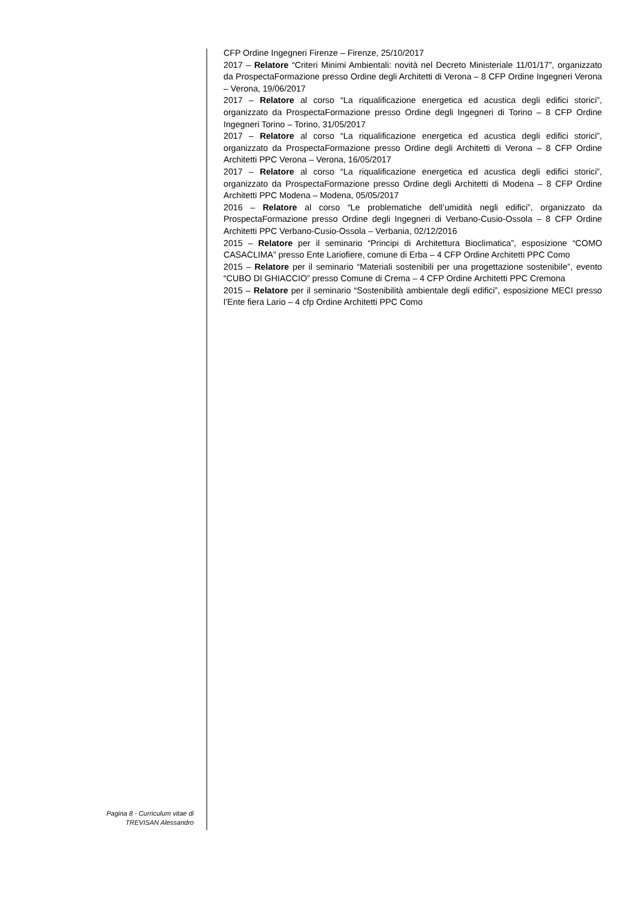CFP Ordine Ingegneri Firenze – Firenze, 25/10/2017
2017 – Relatore “Criteri Minimi Ambientali: novità nel Decreto Ministeriale 11/01/17”, organizzato da ProspectaFormazione presso Ordine degli Architetti di Verona – 8 CFP Ordine Ingegneri Verona – Verona, 19/06/2017
2017 – Relatore al corso “La riqualificazione energetica ed acustica degli edifici storici”, organizzato da ProspectaFormazione presso Ordine degli Ingegneri di Torino – 8 CFP Ordine Ingegneri Torino – Torino, 31/05/2017
2017 – Relatore al corso “La riqualificazione energetica ed acustica degli edifici storici”, organizzato da ProspectaFormazione presso Ordine degli Architetti di Verona – 8 CFP Ordine Architetti PPC Verona – Verona, 16/05/2017
2017 – Relatore al corso “La riqualificazione energetica ed acustica degli edifici storici”, organizzato da ProspectaFormazione presso Ordine degli Architetti di Modena – 8 CFP Ordine Architetti PPC Modena – Modena, 05/05/2017
2016 – Relatore al corso “Le problematiche dell’umidità negli edifici”, organizzato da ProspectaFormazione presso Ordine degli Ingegneri di Verbano-Cusio-Ossola – 8 CFP Ordine Architetti PPC Verbano-Cusio-Ossola – Verbania, 02/12/2016
2015 – Relatore per il seminario “Principi di Architettura Bioclimatica”, esposizione “COMO CASACLIMA” presso Ente Lariofiere, comune di Erba – 4 CFP Ordine Architetti PPC Como
2015 – Relatore per il seminario “Materiali sostenibili per una progettazione sostenibile”, evento “CUBO DI GHIACCIO” presso Comune di Crema – 4 CFP Ordine Architetti PPC Cremona
2015 – Relatore per il seminario “Sostenibilità ambientale degli edifici”, esposizione MECI presso l’Ente fiera Lario – 4 cfp Ordine Architetti PPC Como
Pagina 8 - Curriculum vitae di
TREVISAN Alessandro